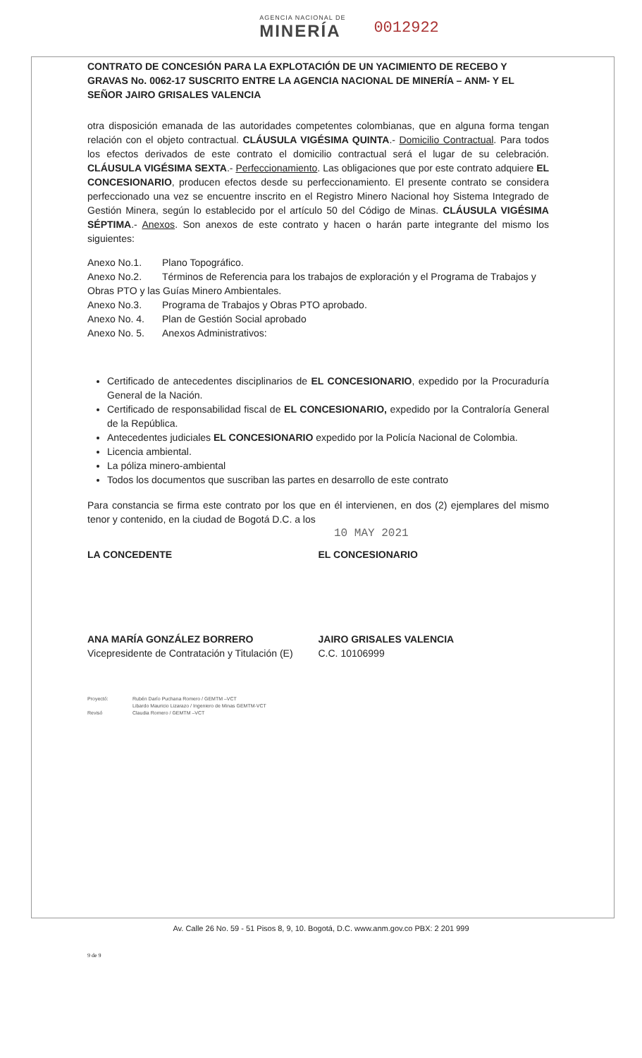AGENCIA NACIONAL DE
MINERÍA
0012922
CONTRATO DE CONCESIÓN PARA LA EXPLOTACIÓN DE UN YACIMIENTO DE RECEBO Y GRAVAS No. 0062-17 SUSCRITO ENTRE LA AGENCIA NACIONAL DE MINERÍA – ANM- Y EL SEÑOR JAIRO GRISALES VALENCIA
otra disposición emanada de las autoridades competentes colombianas, que en alguna forma tengan relación con el objeto contractual. CLÁUSULA VIGÉSIMA QUINTA.- Domicilio Contractual. Para todos los efectos derivados de este contrato el domicilio contractual será el lugar de su celebración. CLÁUSULA VIGÉSIMA SEXTA.- Perfeccionamiento. Las obligaciones que por este contrato adquiere EL CONCESIONARIO, producen efectos desde su perfeccionamiento. El presente contrato se considera perfeccionado una vez se encuentre inscrito en el Registro Minero Nacional hoy Sistema Integrado de Gestión Minera, según lo establecido por el artículo 50 del Código de Minas. CLÁUSULA VIGÉSIMA SÉPTIMA.- Anexos. Son anexos de este contrato y hacen o harán parte integrante del mismo los siguientes:
Anexo No.1. Plano Topográfico.
Anexo No.2. Términos de Referencia para los trabajos de exploración y el Programa de Trabajos y Obras PTO y las Guías Minero Ambientales.
Anexo No.3. Programa de Trabajos y Obras PTO aprobado.
Anexo No. 4. Plan de Gestión Social aprobado
Anexo No. 5. Anexos Administrativos:
Certificado de antecedentes disciplinarios de EL CONCESIONARIO, expedido por la Procuraduría General de la Nación.
Certificado de responsabilidad fiscal de EL CONCESIONARIO, expedido por la Contraloría General de la República.
Antecedentes judiciales EL CONCESIONARIO expedido por la Policía Nacional de Colombia.
Licencia ambiental.
La póliza minero-ambiental
Todos los documentos que suscriban las partes en desarrollo de este contrato
Para constancia se firma este contrato por los que en él intervienen, en dos (2) ejemplares del mismo tenor y contenido, en la ciudad de Bogotá D.C. a los
10 MAY 2021
LA CONCEDENTE EL CONCESIONARIO
ANA MARÍA GONZÁLEZ BORRERO
Vicepresidente de Contratación y Titulación (E)
JAIRO GRISALES VALENCIA
C.C. 10106999
Proyectó: Rubén Darío Puchana Romero / GEMTM –VCT
Libardo Mauricio Lizarazo / Ingeniero de Minas GEMTM-VCT
Revisó Claudia Romero / GEMTM –VCT
Av. Calle 26 No. 59 - 51 Pisos 8, 9, 10. Bogotá, D.C. www.anm.gov.co PBX: 2 201 999
9 de 9